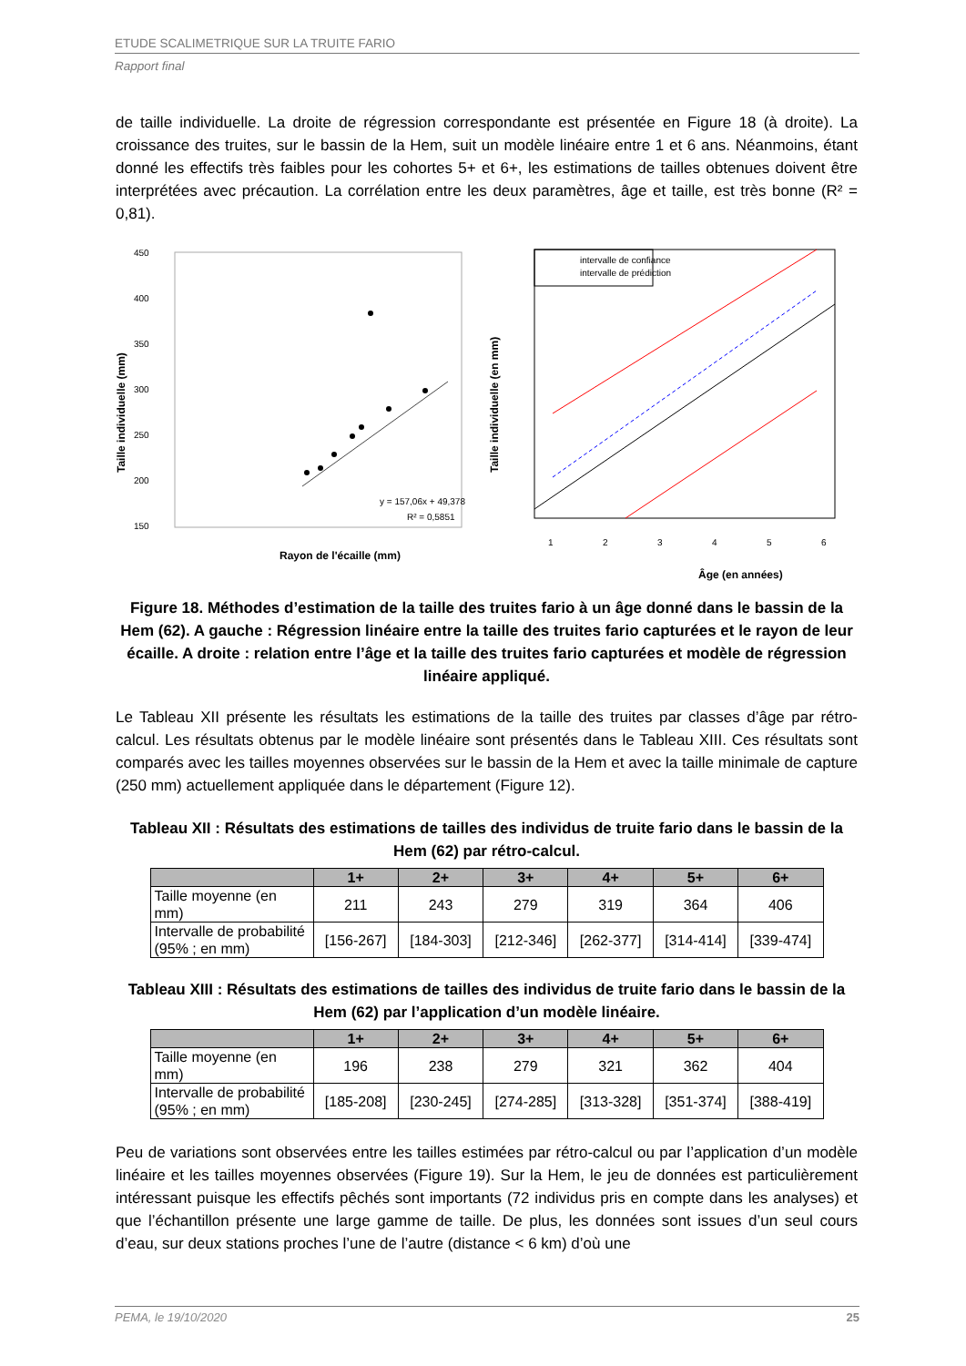ETUDE SCALIMETRIQUE SUR LA TRUITE FARIO
Rapport final
de taille individuelle. La droite de régression correspondante est présentée en Figure 18 (à droite). La croissance des truites, sur le bassin de la Hem, suit un modèle linéaire entre 1 et 6 ans. Néanmoins, étant donné les effectifs très faibles pour les cohortes 5+ et 6+, les estimations de tailles obtenues doivent être interprétées avec précaution. La corrélation entre les deux paramètres, âge et taille, est très bonne (R² = 0,81).
450
400
350
300
250
200
150
y = 157,06x + 49,378
R² = 0,5851
Rayon de l'écaille (mm)
Taille individuelle (mm)
intervalle de confiance
intervalle de prédiction
1
2
3
4
5
6
Âge (en années)
Taille individuelle (en mm)
Figure 18. Méthodes d’estimation de la taille des truites fario à un âge donné dans le bassin de la Hem (62). A gauche : Régression linéaire entre la taille des truites fario capturées et le rayon de leur écaille. A droite : relation entre l’âge et la taille des truites fario capturées et modèle de régression linéaire appliqué.
Le Tableau XII présente les résultats les estimations de la taille des truites par classes d’âge par rétro-calcul. Les résultats obtenus par le modèle linéaire sont présentés dans le Tableau XIII. Ces résultats sont comparés avec les tailles moyennes observées sur le bassin de la Hem et avec la taille minimale de capture (250 mm) actuellement appliquée dans le département (Figure 12).
Tableau XII : Résultats des estimations de tailles des individus de truite fario dans le bassin de la Hem (62) par rétro-calcul.
| | 1+ | 2+ | 3+ | 4+ | 5+ | 6+ |
| --- | --- | --- | --- | --- | --- | --- |
| Taille moyenne (en mm) | 211 | 243 | 279 | 319 | 364 | 406 |
| Intervalle de probabilité (95% ; en mm) | [156-267] | [184-303] | [212-346] | [262-377] | [314-414] | [339-474] |
Tableau XIII : Résultats des estimations de tailles des individus de truite fario dans le bassin de la Hem (62) par l’application d’un modèle linéaire.
| | 1+ | 2+ | 3+ | 4+ | 5+ | 6+ |
| --- | --- | --- | --- | --- | --- | --- |
| Taille moyenne (en mm) | 196 | 238 | 279 | 321 | 362 | 404 |
| Intervalle de probabilité (95% ; en mm) | [185-208] | [230-245] | [274-285] | [313-328] | [351-374] | [388-419] |
Peu de variations sont observées entre les tailles estimées par rétro-calcul ou par l’application d’un modèle linéaire et les tailles moyennes observées (Figure 19). Sur la Hem, le jeu de données est particulièrement intéressant puisque les effectifs pêchés sont importants (72 individus pris en compte dans les analyses) et que l’échantillon présente une large gamme de taille. De plus, les données sont issues d’un seul cours d’eau, sur deux stations proches l’une de l’autre (distance < 6 km) d’où une
PEMA, le 19/10/2020 25